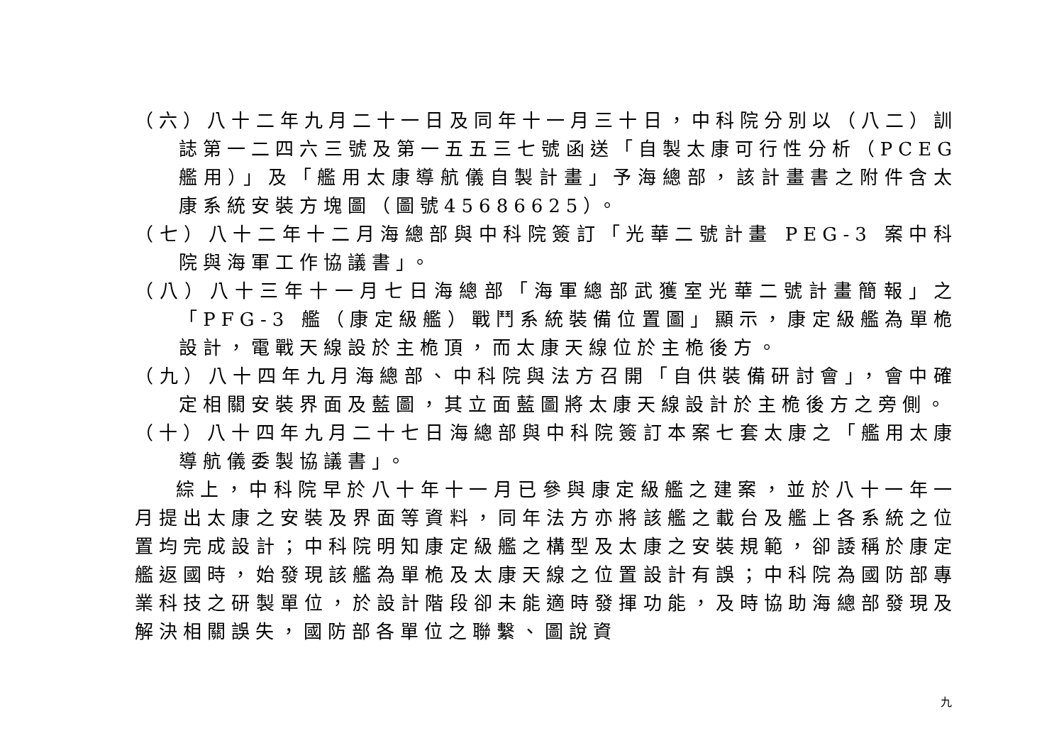（六）八十二年九月二十一日及同年十一月三十日，中科院分別以（八二）訓誌第一二四六三號及第一五五三七號函送「自製太康可行性分析（PCEG 艦用）」及「艦用太康導航儀自製計畫」予海總部，該計畫書之附件含太康系統安裝方塊圖（圖號45686625）。
（七）八十二年十二月海總部與中科院簽訂「光華二號計畫 PEG-3 案中科院與海軍工作協議書」。
（八）八十三年十一月七日海總部「海軍總部武獲室光華二號計畫簡報」之「PFG-3 艦（康定級艦）戰鬥系統裝備位置圖」顯示，康定級艦為單桅設計，電戰天線設於主桅頂，而太康天線位於主桅後方。
（九）八十四年九月海總部、中科院與法方召開「自供裝備研討會」，會中確定相關安裝界面及藍圖，其立面藍圖將太康天線設計於主桅後方之旁側。
（十）八十四年九月二十七日海總部與中科院簽訂本案七套太康之「艦用太康導航儀委製協議書」。
綜上，中科院早於八十年十一月已參與康定級艦之建案，並於八十一年一月提出太康之安裝及界面等資料，同年法方亦將該艦之載台及艦上各系統之位置均完成設計；中科院明知康定級艦之構型及太康之安裝規範，卻諉稱於康定艦返國時，始發現該艦為單桅及太康天線之位置設計有誤；中科院為國防部專業科技之研製單位，於設計階段卻未能適時發揮功能，及時協助海總部發現及解決相關誤失，國防部各單位之聯繫、圖說資
九